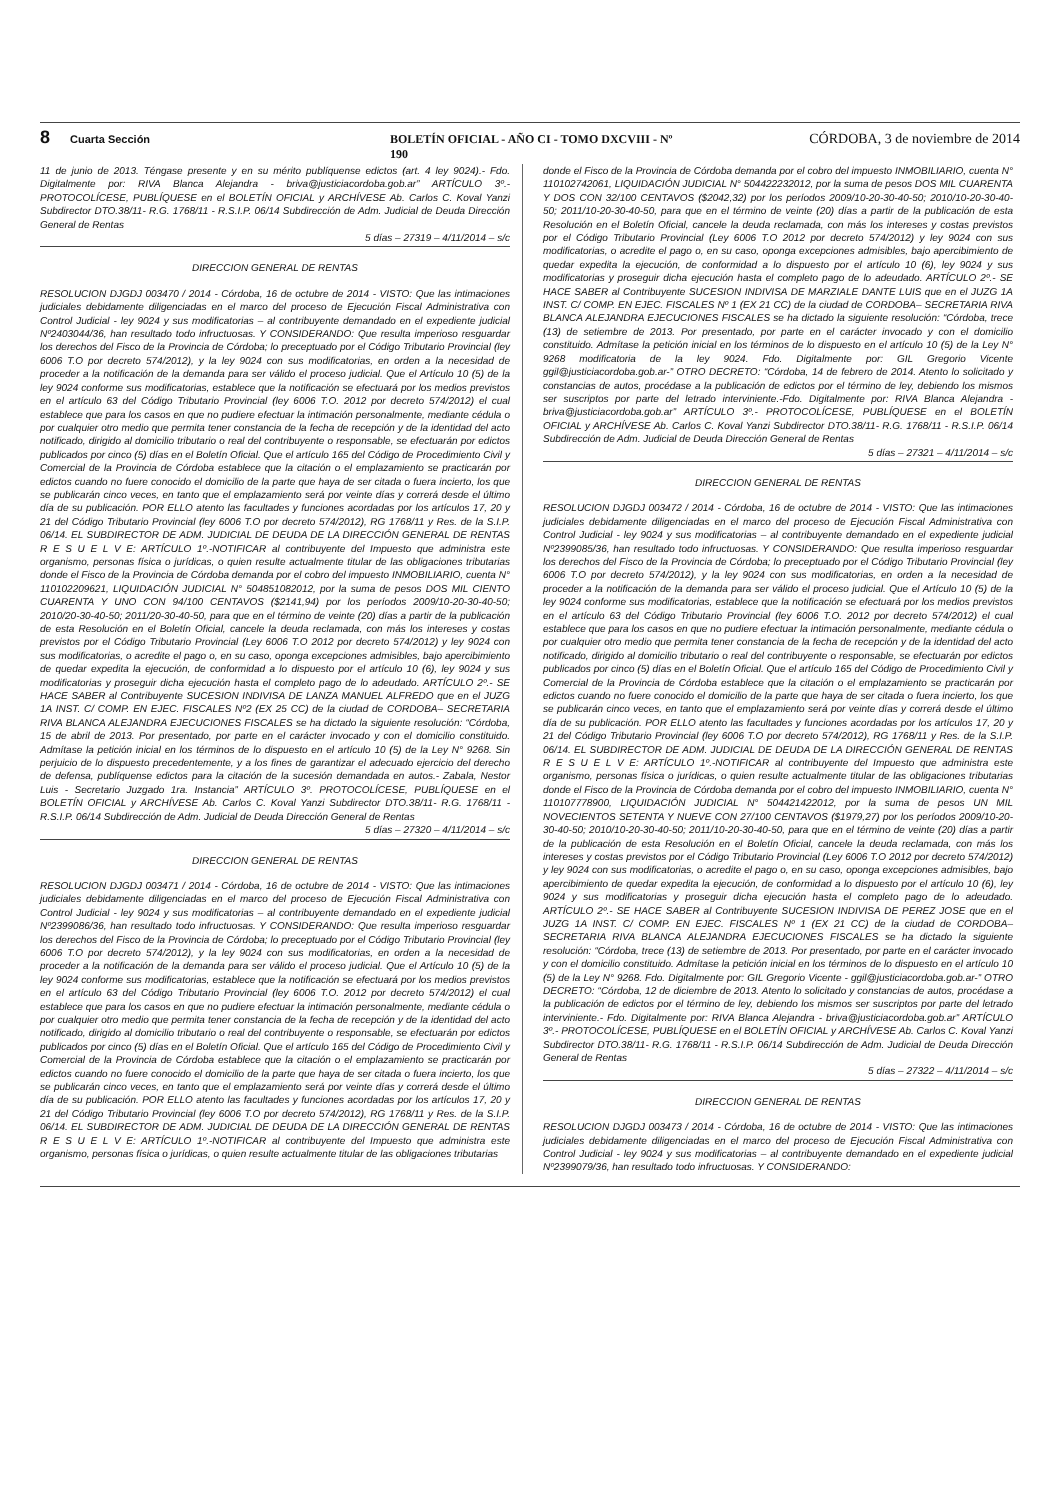8 Cuarta Sección BOLETÍN OFICIAL - AÑO CI - TOMO DXCVIII - Nº 190 CÓRDOBA, 3 de noviembre de 2014
11 de junio de 2013. Téngase presente y en su mérito publíquense edictos (art. 4 ley 9024).- Fdo. Digitalmente por: RIVA Blanca Alejandra - briva@justiciacordoba.gob.ar” ARTÍCULO 3º.- PROTOCOLÍCESE, PUBLÍQUESE en el BOLETÍN OFICIAL y ARCHÍVESE Ab. Carlos C. Koval Yanzi Subdirector DTO.38/11- R.G. 1768/11 - R.S.I.P. 06/14 Subdirección de Adm. Judicial de Deuda Dirección General de Rentas
5 días – 27319 – 4/11/2014 – s/c
DIRECCION GENERAL DE RENTAS
RESOLUCION DJGDJ 003470 / 2014 - Córdoba, 16 de octubre de 2014 - VISTO: Que las intimaciones judiciales debidamente diligenciadas en el marco del proceso de Ejecución Fiscal Administrativa con Control Judicial - ley 9024 y sus modificatorias – al contribuyente demandado en el expediente judicial Nº2403044/36, han resultado todo infructuosas. Y CONSIDERANDO: Que resulta imperioso resguardar los derechos del Fisco de la Provincia de Córdoba; lo preceptuado por el Código Tributario Provincial (ley 6006 T.O por decreto 574/2012), y la ley 9024 con sus modificatorias, en orden a la necesidad de proceder a la notificación de la demanda para ser válido el proceso judicial. Que el Artículo 10 (5) de la ley 9024 conforme sus modificatorias, establece que la notificación se efectuará por los medios previstos en el artículo 63 del Código Tributario Provincial (ley 6006 T.O. 2012 por decreto 574/2012) el cual establece que para los casos en que no pudiere efectuar la intimación personalmente, mediante cédula o por cualquier otro medio que permita tener constancia de la fecha de recepción y de la identidad del acto notificado, dirigido al domicilio tributario o real del contribuyente o responsable, se efectuarán por edictos publicados por cinco (5) días en el Boletín Oficial. Que el artículo 165 del Código de Procedimiento Civil y Comercial de la Provincia de Córdoba establece que la citación o el emplazamiento se practicarán por edictos cuando no fuere conocido el domicilio de la parte que haya de ser citada o fuera incierto, los que se publicarán cinco veces, en tanto que el emplazamiento será por veinte días y correrá desde el último día de su publicación. POR ELLO atento las facultades y funciones acordadas por los artículos 17, 20 y 21 del Código Tributario Provincial (ley 6006 T.O por decreto 574/2012), RG 1768/11 y Res. de la S.I.P. 06/14. EL SUBDIRECTOR DE ADM. JUDICIAL DE DEUDA DE LA DIRECCIÓN GENERAL DE RENTAS R E S U E L V E: ARTÍCULO 1º.-NOTIFICAR al contribuyente del Impuesto que administra este organismo, personas física o jurídicas, o quien resulte actualmente titular de las obligaciones tributarias donde el Fisco de la Provincia de Córdoba demanda por el cobro del impuesto INMOBILIARIO, cuenta N° 110102209621, LIQUIDACIÓN JUDICIAL N° 504851082012, por la suma de pesos DOS MIL CIENTO CUARENTA Y UNO CON 94/100 CENTAVOS ($2141,94) por los períodos 2009/10-20-30-40-50; 2010/20-30-40-50; 2011/20-30-40-50, para que en el término de veinte (20) días a partir de la publicación de esta Resolución en el Boletín Oficial, cancele la deuda reclamada, con más los intereses y costas previstos por el Código Tributario Provincial (Ley 6006 T.O 2012 por decreto 574/2012) y ley 9024 con sus modificatorias, o acredite el pago o, en su caso, oponga excepciones admisibles, bajo apercibimiento de quedar expedita la ejecución, de conformidad a lo dispuesto por el artículo 10 (6), ley 9024 y sus modificatorias y proseguir dicha ejecución hasta el completo pago de lo adeudado. ARTÍCULO 2º.- SE HACE SABER al Contribuyente SUCESION INDIVISA DE LANZA MANUEL ALFREDO que en el JUZG 1A INST. C/ COMP. EN EJEC. FISCALES Nº2 (EX 25 CC) de la ciudad de CORDOBA– SECRETARIA RIVA BLANCA ALEJANDRA EJECUCIONES FISCALES se ha dictado la siguiente resolución: “Córdoba, 15 de abril de 2013. Por presentado, por parte en el carácter invocado y con el domicilio constituido. Admítase la petición inicial en los términos de lo dispuesto en el artículo 10 (5) de la Ley N° 9268. Sin perjuicio de lo dispuesto precedentemente, y a los fines de garantizar el adecuado ejercicio del derecho de defensa, publíquense edictos para la citación de la sucesión demandada en autos.- Zabala, Nestor Luis - Secretario Juzgado 1ra. Instancia” ARTÍCULO 3º. PROTOCOLÍCESE, PUBLÍQUESE en el BOLETÍN OFICIAL y ARCHÍVESE Ab. Carlos C. Koval Yanzi Subdirector DTO.38/11- R.G. 1768/11 - R.S.I.P. 06/14 Subdirección de Adm. Judicial de Deuda Dirección General de Rentas
5 días – 27320 – 4/11/2014 – s/c
DIRECCION GENERAL DE RENTAS
RESOLUCION DJGDJ 003471 / 2014 - Córdoba, 16 de octubre de 2014 - VISTO: Que las intimaciones judiciales debidamente diligenciadas en el marco del proceso de Ejecución Fiscal Administrativa con Control Judicial - ley 9024 y sus modificatorias – al contribuyente demandado en el expediente judicial Nº2399086/36, han resultado todo infructuosas. Y CONSIDERANDO: Que resulta imperioso resguardar los derechos del Fisco de la Provincia de Córdoba; lo preceptuado por el Código Tributario Provincial (ley 6006 T.O por decreto 574/2012), y la ley 9024 con sus modificatorias, en orden a la necesidad de proceder a la notificación de la demanda para ser válido el proceso judicial. Que el Artículo 10 (5) de la ley 9024 conforme sus modificatorias, establece que la notificación se efectuará por los medios previstos en el artículo 63 del Código Tributario Provincial (ley 6006 T.O. 2012 por decreto 574/2012) el cual establece que para los casos en que no pudiere efectuar la intimación personalmente, mediante cédula o por cualquier otro medio que permita tener constancia de la fecha de recepción y de la identidad del acto notificado, dirigido al domicilio tributario o real del contribuyente o responsable, se efectuarán por edictos publicados por cinco (5) días en el Boletín Oficial. Que el artículo 165 del Código de Procedimiento Civil y Comercial de la Provincia de Córdoba establece que la citación o el emplazamiento se practicarán por edictos cuando no fuere conocido el domicilio de la parte que haya de ser citada o fuera incierto, los que se publicarán cinco veces, en tanto que el emplazamiento será por veinte días y correrá desde el último día de su publicación. POR ELLO atento las facultades y funciones acordadas por los artículos 17, 20 y 21 del Código Tributario Provincial (ley 6006 T.O por decreto 574/2012), RG 1768/11 y Res. de la S.I.P. 06/14. EL SUBDIRECTOR DE ADM. JUDICIAL DE DEUDA DE LA DIRECCIÓN GENERAL DE RENTAS R E S U E L V E: ARTÍCULO 1º.-NOTIFICAR al contribuyente del Impuesto que administra este organismo, personas física o jurídicas, o quien resulte actualmente titular de las obligaciones tributarias
donde el Fisco de la Provincia de Córdoba demanda por el cobro del impuesto INMOBILIARIO, cuenta N° 110102742061, LIQUIDACIÓN JUDICIAL N° 504422232012, por la suma de pesos DOS MIL CUARENTA Y DOS CON 32/100 CENTAVOS ($2042,32) por los períodos 2009/10-20-30-40-50; 2010/10-20-30-40-50; 2011/10-20-30-40-50, para que en el término de veinte (20) días a partir de la publicación de esta Resolución en el Boletín Oficial, cancele la deuda reclamada, con más los intereses y costas previstos por el Código Tributario Provincial (Ley 6006 T.O 2012 por decreto 574/2012) y ley 9024 con sus modificatorias, o acredite el pago o, en su caso, oponga excepciones admisibles, bajo apercibimiento de quedar expedita la ejecución, de conformidad a lo dispuesto por el artículo 10 (6), ley 9024 y sus modificatorias y proseguir dicha ejecución hasta el completo pago de lo adeudado. ARTÍCULO 2º.- SE HACE SABER al Contribuyente SUCESION INDIVISA DE MARZIALE DANTE LUIS que en el JUZG 1A INST. C/ COMP. EN EJEC. FISCALES Nº 1 (EX 21 CC) de la ciudad de CORDOBA– SECRETARIA RIVA BLANCA ALEJANDRA EJECUCIONES FISCALES se ha dictado la siguiente resolución: “Córdoba, trece (13) de setiembre de 2013. Por presentado, por parte en el carácter invocado y con el domicilio constituido. Admítase la petición inicial en los términos de lo dispuesto en el artículo 10 (5) de la Ley N° 9268 modificatoria de la ley 9024. Fdo. Digitalmente por: GIL Gregorio Vicente ggil@justiciacordoba.gob.ar-” OTRO DECRETO: “Córdoba, 14 de febrero de 2014. Atento lo solicitado y constancias de autos, procédase a la publicación de edictos por el término de ley, debiendo los mismos ser suscriptos por parte del letrado interviniente.-Fdo. Digitalmente por: RIVA Blanca Alejandra - briva@justiciacordoba.gob.ar” ARTÍCULO 3º.- PROTOCOLÍCESE, PUBLÍQUESE en el BOLETÍN OFICIAL y ARCHÍVESE Ab. Carlos C. Koval Yanzi Subdirector DTO.38/11- R.G. 1768/11 - R.S.I.P. 06/14 Subdirección de Adm. Judicial de Deuda Dirección General de Rentas
5 días – 27321 – 4/11/2014 – s/c
DIRECCION GENERAL DE RENTAS
RESOLUCION DJGDJ 003472 / 2014 - Córdoba, 16 de octubre de 2014 - VISTO: Que las intimaciones judiciales debidamente diligenciadas en el marco del proceso de Ejecución Fiscal Administrativa con Control Judicial - ley 9024 y sus modificatorias – al contribuyente demandado en el expediente judicial Nº2399085/36, han resultado todo infructuosas. Y CONSIDERANDO: Que resulta imperioso resguardar los derechos del Fisco de la Provincia de Córdoba; lo preceptuado por el Código Tributario Provincial (ley 6006 T.O por decreto 574/2012), y la ley 9024 con sus modificatorias, en orden a la necesidad de proceder a la notificación de la demanda para ser válido el proceso judicial. Que el Artículo 10 (5) de la ley 9024 conforme sus modificatorias, establece que la notificación se efectuará por los medios previstos en el artículo 63 del Código Tributario Provincial (ley 6006 T.O. 2012 por decreto 574/2012) el cual establece que para los casos en que no pudiere efectuar la intimación personalmente, mediante cédula o por cualquier otro medio que permita tener constancia de la fecha de recepción y de la identidad del acto notificado, dirigido al domicilio tributario o real del contribuyente o responsable, se efectuarán por edictos publicados por cinco (5) días en el Boletín Oficial. Que el artículo 165 del Código de Procedimiento Civil y Comercial de la Provincia de Córdoba establece que la citación o el emplazamiento se practicarán por edictos cuando no fuere conocido el domicilio de la parte que haya de ser citada o fuera incierto, los que se publicarán cinco veces, en tanto que el emplazamiento será por veinte días y correrá desde el último día de su publicación. POR ELLO atento las facultades y funciones acordadas por los artículos 17, 20 y 21 del Código Tributario Provincial (ley 6006 T.O por decreto 574/2012), RG 1768/11 y Res. de la S.I.P. 06/14. EL SUBDIRECTOR DE ADM. JUDICIAL DE DEUDA DE LA DIRECCIÓN GENERAL DE RENTAS R E S U E L V E: ARTÍCULO 1º.-NOTIFICAR al contribuyente del Impuesto que administra este organismo, personas física o jurídicas, o quien resulte actualmente titular de las obligaciones tributarias donde el Fisco de la Provincia de Córdoba demanda por el cobro del impuesto INMOBILIARIO, cuenta N° 110107778900, LIQUIDACIÓN JUDICIAL N° 504421422012, por la suma de pesos UN MIL NOVECIENTOS SETENTA Y NUEVE CON 27/100 CENTAVOS ($1979,27) por los períodos 2009/10-20-30-40-50; 2010/10-20-30-40-50; 2011/10-20-30-40-50, para que en el término de veinte (20) días a partir de la publicación de esta Resolución en el Boletín Oficial, cancele la deuda reclamada, con más los intereses y costas previstos por el Código Tributario Provincial (Ley 6006 T.O 2012 por decreto 574/2012) y ley 9024 con sus modificatorias, o acredite el pago o, en su caso, oponga excepciones admisibles, bajo apercibimiento de quedar expedita la ejecución, de conformidad a lo dispuesto por el artículo 10 (6), ley 9024 y sus modificatorias y proseguir dicha ejecución hasta el completo pago de lo adeudado. ARTÍCULO 2º.- SE HACE SABER al Contribuyente SUCESION INDIVISA DE PEREZ JOSE que en el JUZG 1A INST. C/ COMP. EN EJEC. FISCALES Nº 1 (EX 21 CC) de la ciudad de CORDOBA– SECRETARIA RIVA BLANCA ALEJANDRA EJECUCIONES FISCALES se ha dictado la siguiente resolución: “Córdoba, trece (13) de setiembre de 2013. Por presentado, por parte en el carácter invocado y con el domicilio constituido. Admítase la petición inicial en los términos de lo dispuesto en el artículo 10 (5) de la Ley N° 9268. Fdo. Digitalmente por: GIL Gregorio Vicente - ggil@justiciacordoba.gob.ar-” OTRO DECRETO: “Córdoba, 12 de diciembre de 2013. Atento lo solicitado y constancias de autos, procédase a la publicación de edictos por el término de ley, debiendo los mismos ser suscriptos por parte del letrado interviniente.- Fdo. Digitalmente por: RIVA Blanca Alejandra - briva@justiciacordoba.gob.ar” ARTÍCULO 3º.- PROTOCOLÍCESE, PUBLÍQUESE en el BOLETÍN OFICIAL y ARCHÍVESE Ab. Carlos C. Koval Yanzi Subdirector DTO.38/11- R.G. 1768/11 - R.S.I.P. 06/14 Subdirección de Adm. Judicial de Deuda Dirección General de Rentas
5 días – 27322 – 4/11/2014 – s/c
DIRECCION GENERAL DE RENTAS
RESOLUCION DJGDJ 003473 / 2014 - Córdoba, 16 de octubre de 2014 - VISTO: Que las intimaciones judiciales debidamente diligenciadas en el marco del proceso de Ejecución Fiscal Administrativa con Control Judicial - ley 9024 y sus modificatorias – al contribuyente demandado en el expediente judicial Nº2399079/36, han resultado todo infructuosas. Y CONSIDERANDO: